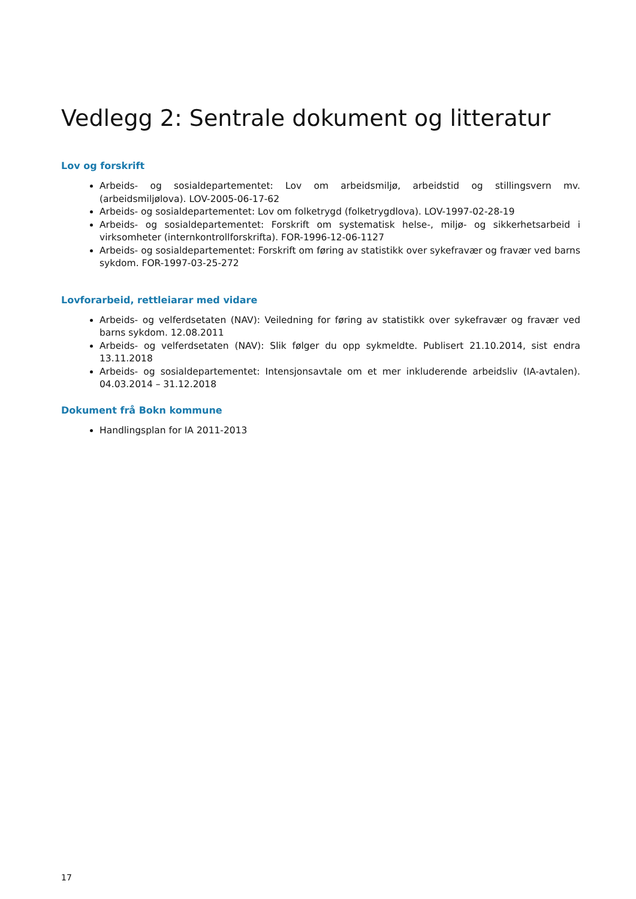Vedlegg 2: Sentrale dokument og litteratur
Lov og forskrift
Arbeids- og sosialdepartementet: Lov om arbeidsmiljø, arbeidstid og stillingsvern mv. (arbeidsmiljølova). LOV-2005-06-17-62
Arbeids- og sosialdepartementet: Lov om folketrygd (folketrygdlova). LOV-1997-02-28-19
Arbeids- og sosialdepartementet: Forskrift om systematisk helse-, miljø- og sikkerhetsarbeid i virksomheter (internkontrollforskrifta). FOR-1996-12-06-1127
Arbeids- og sosialdepartementet: Forskrift om føring av statistikk over sykefravær og fravær ved barns sykdom. FOR-1997-03-25-272
Lovforarbeid, rettleiarar med vidare
Arbeids- og velferdsetaten (NAV): Veiledning for føring av statistikk over sykefravær og fravær ved barns sykdom. 12.08.2011
Arbeids- og velferdsetaten (NAV): Slik følger du opp sykmeldte. Publisert 21.10.2014, sist endra 13.11.2018
Arbeids- og sosialdepartementet: Intensjonsavtale om et mer inkluderende arbeidsliv (IA-avtalen). 04.03.2014 – 31.12.2018
Dokument frå Bokn kommune
Handlingsplan for IA 2011-2013
17